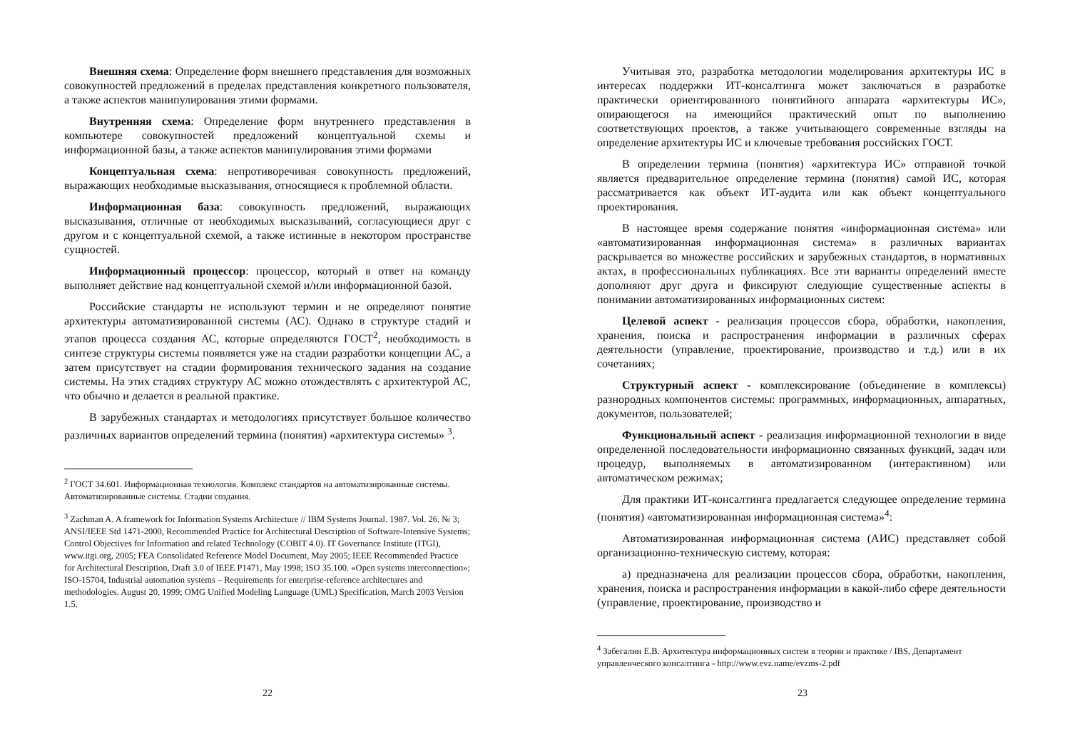Внешняя схема: Определение форм внешнего представления для возможных совокупностей предложений в пределах представления конкретного пользователя, а также аспектов манипулирования этими формами.
Внутренняя схема: Определение форм внутреннего представления в компьютере совокупностей предложений концептуальной схемы и информационной базы, а также аспектов манипулирования этими формами
Концептуальная схема: непротиворечивая совокупность предложений, выражающих необходимые высказывания, относящиеся к проблемной области.
Информационная база: совокупность предложений, выражающих высказывания, отличные от необходимых высказываний, согласующиеся друг с другом и с концептуальной схемой, а также истинные в некотором пространстве сущностей.
Информационный процессор: процессор, который в ответ на команду выполняет действие над концептуальной схемой и/или информационной базой.
Российские стандарты не используют термин и не определяют понятие архитектуры автоматизированной системы (АС). Однако в структуре стадий и этапов процесса создания АС, которые определяются ГОСТ<sup>2</sup>, необходимость в синтезе структуры системы появляется уже на стадии разработки концепции АС, а затем присутствует на стадии формирования технического задания на создание системы. На этих стадиях структуру АС можно отождествлять с архитектурой АС, что обычно и делается в реальной практике.
В зарубежных стандартах и методологиях присутствует большое количество различных вариантов определений термина (понятия) «архитектура системы» <sup>3</sup>.
<sup>2</sup> ГОСТ 34.601. Информационная технология. Комплекс стандартов на автоматизированные системы. Автоматизированные системы. Стадии создания.
<sup>3</sup> Zachman A. A framework for Information Systems Architecture // IBM Systems Journal. 1987. Vol. 26. № 3; ANSI/IEEE Std 1471-2000, Recommended Practice for Architectural Description of Software-Intensive Systems; Control Objectives for Information and related Technology (COBIT 4.0). IT Governance Institute (ITGI), www.itgi.org, 2005; FEA Consolidated Reference Model Document, May 2005; IEEE Recommended Practice for Architectural Description, Draft 3.0 of IEEE P1471, May 1998; ISO 35.100. «Open systems interconnection»; ISO-15704, Industrial automation systems – Requirements for enterprise-reference architectures and methodologies. August 20, 1999; OMG Unified Modeling Language (UML) Specification, March 2003 Version 1.5.
22
Учитывая это, разработка методологии моделирования архитектуры ИС в интересах поддержки ИТ-консалтинга может заключаться в разработке практически ориентированного понятийного аппарата «архитектуры ИС», опирающегося на имеющийся практический опыт по выполнению соответствующих проектов, а также учитывающего современные взгляды на определение архитектуры ИС и ключевые требования российских ГОСТ.
В определении термина (понятия) «архитектура ИС» отправной точкой является предварительное определение термина (понятия) самой ИС, которая рассматривается как объект ИТ-аудита или как объект концептуального проектирования.
В настоящее время содержание понятия «информационная система» или «автоматизированная информационная система» в различных вариантах раскрывается во множестве российских и зарубежных стандартов, в нормативных актах, в профессиональных публикациях. Все эти варианты определений вместе дополняют друг друга и фиксируют следующие существенные аспекты в понимании автоматизированных информационных систем:
Целевой аспект - реализация процессов сбора, обработки, накопления, хранения, поиска и распространения информации в различных сферах деятельности (управление, проектирование, производство и т.д.) или в их сочетаниях;
Структурный аспект - комплексирование (объединение в комплексы) разнородных компонентов системы: программных, информационных, аппаратных, документов, пользователей;
Функциональный аспект - реализация информационной технологии в виде определенной последовательности информационно связанных функций, задач или процедур, выполняемых в автоматизированном (интерактивном) или автоматическом режимах;
Для практики ИТ-консалтинга предлагается следующее определение термина (понятия) «автоматизированная информационная система»<sup>4</sup>:
Автоматизированная информационная система (АИС) представляет собой организационно-техническую систему, которая:
а) предназначена для реализации процессов сбора, обработки, накопления, хранения, поиска и распространения информации в какой-либо сфере деятельности (управление, проектирование, производство и
<sup>4</sup> Забегалин Е.В. Архитектура информационных систем в теории и практике / IBS, Департамент управленческого консалтинга - http://www.evz.name/evzms-2.pdf
23